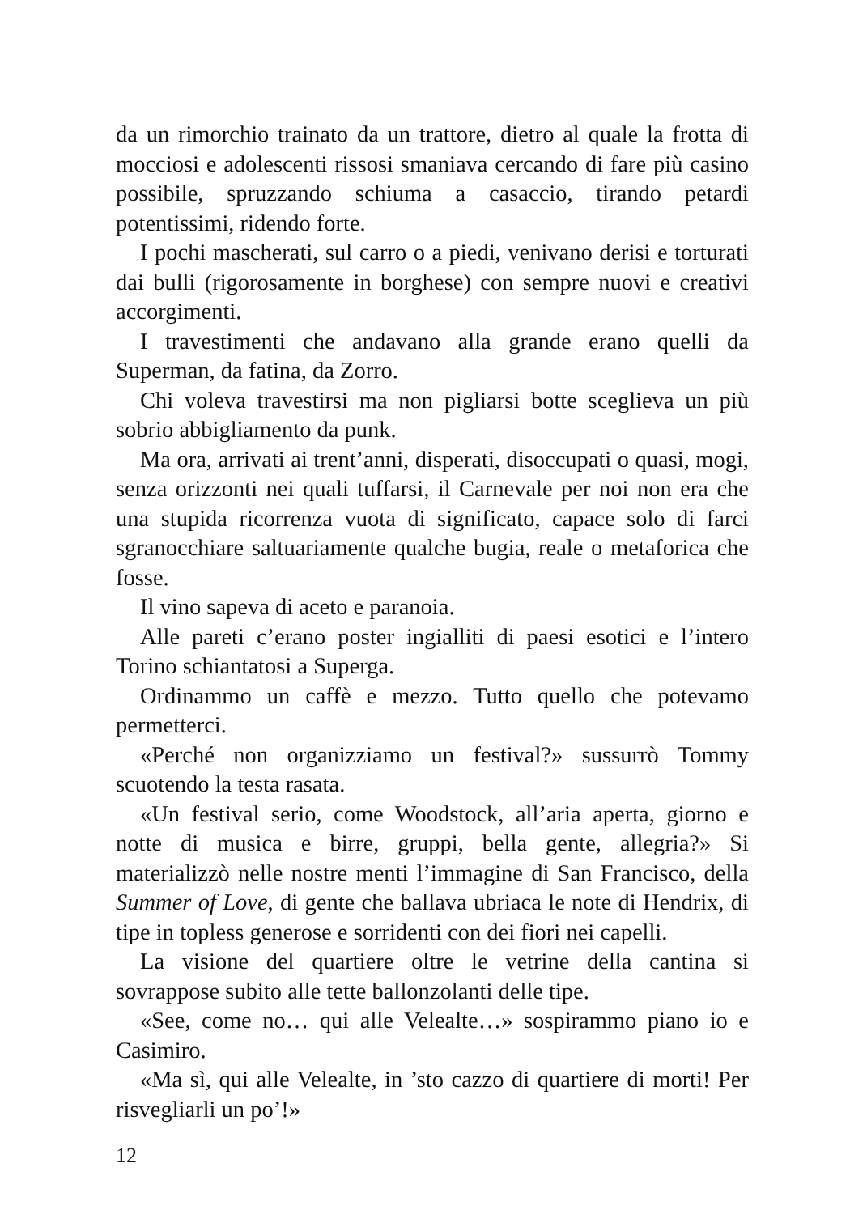da un rimorchio trainato da un trattore, dietro al quale la frotta di mocciosi e adolescenti rissosi smaniava cercando di fare più casino possibile, spruzzando schiuma a casaccio, tirando petardi potentissimi, ridendo forte.
I pochi mascherati, sul carro o a piedi, venivano derisi e torturati dai bulli (rigorosamente in borghese) con sempre nuovi e creativi accorgimenti.
I travestimenti che andavano alla grande erano quelli da Superman, da fatina, da Zorro.
Chi voleva travestirsi ma non pigliarsi botte sceglieva un più sobrio abbigliamento da punk.
Ma ora, arrivati ai trent’anni, disperati, disoccupati o quasi, mogi, senza orizzonti nei quali tuffarsi, il Carnevale per noi non era che una stupida ricorrenza vuota di significato, capace solo di farci sgranocchiare saltuariamente qualche bugia, reale o metaforica che fosse.
Il vino sapeva di aceto e paranoia.
Alle pareti c’erano poster ingialliti di paesi esotici e l’intero Torino schiantatosi a Superga.
Ordinammo un caffè e mezzo. Tutto quello che potevamo permetterci.
«Perché non organizziamo un festival?» sussurrò Tommy scuotendo la testa rasata.
«Un festival serio, come Woodstock, all’aria aperta, giorno e notte di musica e birre, gruppi, bella gente, allegria?» Si materializzò nelle nostre menti l’immagine di San Francisco, della Summer of Love, di gente che ballava ubriaca le note di Hendrix, di tipe in topless generose e sorridenti con dei fiori nei capelli.
La visione del quartiere oltre le vetrine della cantina si sovrappose subito alle tette ballonzolanti delle tipe.
«See, come no… qui alle Velealte…» sospirammo piano io e Casimiro.
«Ma sì, qui alle Velealte, in ’sto cazzo di quartiere di morti! Per risvegliarli un po’!»
12